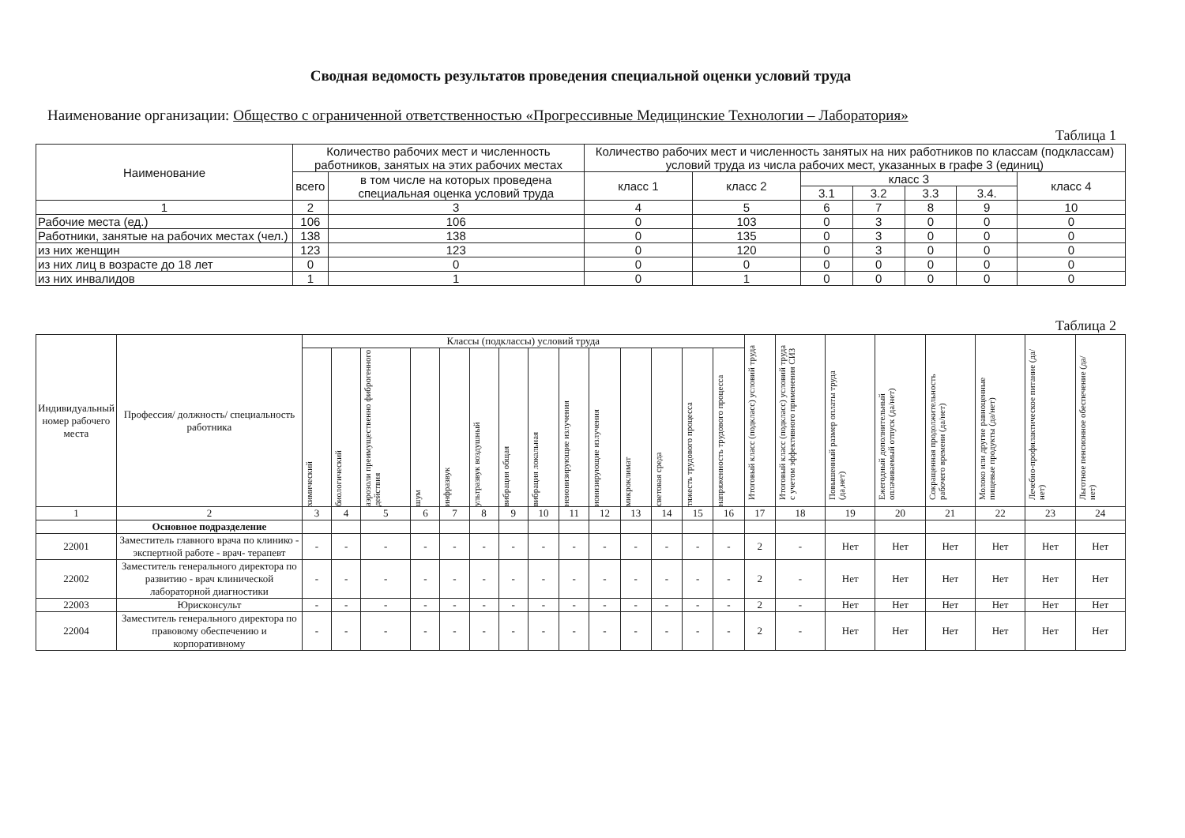Сводная ведомость результатов проведения специальной оценки условий труда
Наименование организации: Общество с ограниченной ответственностью «Прогрессивные Медицинские Технологии – Лаборатория»
Таблица 1
| Наименование | Количество рабочих мест и численность работников, занятых на этих рабочих местах | | Количество рабочих мест и численность занятых на них работников по классам (подклассам) условий труда из числа рабочих мест, указанных в графе 3 (единиц) | | | | | | |
| --- | --- | --- | --- | --- | --- | --- | --- | --- | --- |
| | всего | в том числе на которых проведена специальная оценка условий труда | класс 1 | класс 2 | класс 3 | | | | класс 4 |
| | | | | | 3.1 | 3.2 | 3.3 | 3.4. | |
| 1 | 2 | 3 | 4 | 5 | 6 | 7 | 8 | 9 | 10 |
| Рабочие места (ед.) | 106 | 106 | 0 | 103 | 0 | 3 | 0 | 0 | 0 |
| Работники, занятые на рабочих местах (чел.) | 138 | 138 | 0 | 135 | 0 | 3 | 0 | 0 | 0 |
| из них женщин | 123 | 123 | 0 | 120 | 0 | 3 | 0 | 0 | 0 |
| из них лиц в возрасте до 18 лет | 0 | 0 | 0 | 0 | 0 | 0 | 0 | 0 | 0 |
| из них инвалидов | 1 | 1 | 0 | 1 | 0 | 0 | 0 | 0 | 0 |
Таблица 2
| Индивидуальный номер рабочего места | Профессия/ должность/ специальность работника | Классы (подклассы) условий труда | | | | | | | | | | | | | | Итоговый класс (подкласс) условий труда | Итоговый класс (подкласс) условий труда с учетом эффективного применения СИЗ | Повышенный размер оплаты труда (да,нет) | Ежегодный дополнительный оплачиваемый отпуск (да/нет) | Сокращенная продолжительность рабочего времени (да/нет) | Молоко или другие равноценные пищевые продукты (да/нет) | Лечебно-профилактическое питание (да/нет) | Льготное пенсионное обеспечение (да/нет) |
| --- | --- | --- | --- | --- | --- | --- | --- | --- | --- | --- | --- | --- | --- | --- | --- | --- | --- | --- | --- | --- | --- | --- | --- |
| | | химический | биологический | аэрозоли преимущественно фиброгенного действия | шум | инфразвук | ультразвук воздушный | вибрация общая | вибрация локальная | неионизирующие излучения | ионизирующие излучения | микроклимат | световая среда | тяжесть трудового процесса | напряженность трудового процесса | | | | | | | | |
| 1 | 2 | 3 | 4 | 5 | 6 | 7 | 8 | 9 | 10 | 11 | 12 | 13 | 14 | 15 | 16 | 17 | 18 | 19 | 20 | 21 | 22 | 23 | 24 |
| | Основное подразделение | | | | | | | | | | | | | | | | | | | | | | |
| 22001 | Заместитель главного врача по клинико - экспертной работе - врач- терапевт | - | - | - | - | - | - | - | - | - | - | - | - | - | - | 2 | - | Нет | Нет | Нет | Нет | Нет | Нет |
| 22002 | Заместитель генерального директора по развитию - врач клинической лабораторной диагностики | - | - | - | - | - | - | - | - | - | - | - | - | - | - | 2 | - | Нет | Нет | Нет | Нет | Нет | Нет |
| 22003 | Юрисконсульт | - | - | - | - | - | - | - | - | - | - | - | - | - | - | 2 | - | Нет | Нет | Нет | Нет | Нет | Нет |
| 22004 | Заместитель генерального директора по правовому обеспечению и корпоративному | - | - | - | - | - | - | - | - | - | - | - | - | - | - | 2 | - | Нет | Нет | Нет | Нет | Нет | Нет |